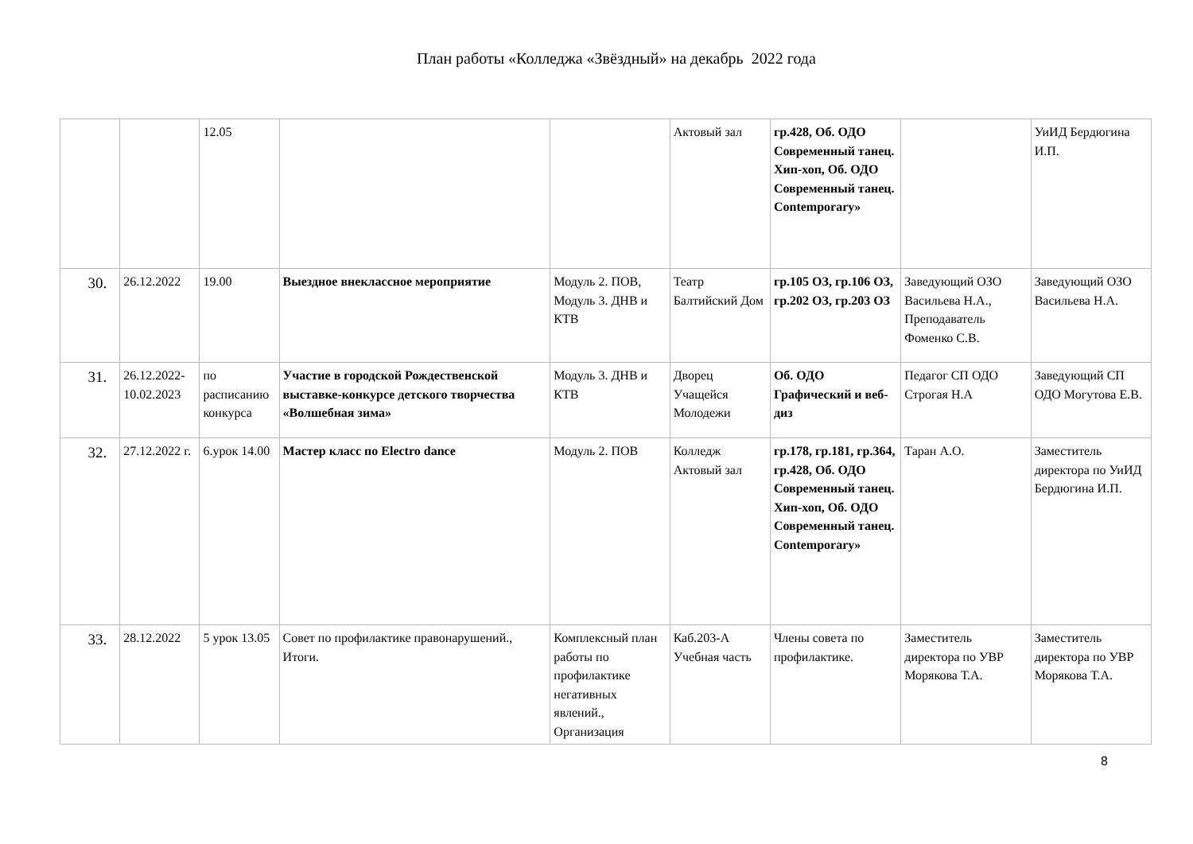План работы «Колледжа «Звёздный» на декабрь 2022 года
| | | 12.05 | | | Актовый зал | гр.428, Об. ОДО Современный танец. Хип-хоп, Об. ОДО Современный танец. Contemporary» | | УиИД Бердюгина И.П. |
| 30. | 26.12.2022 | 19.00 | Выездное внеклассное мероприятие | Модуль 2. ПОВ, Модуль 3. ДНВ и КТВ | Театр Балтийский Дом | гр.105 ОЗ, гр.106 ОЗ, гр.202 ОЗ, гр.203 ОЗ | Заведующий ОЗО Васильева Н.А., Преподаватель Фоменко С.В. | Заведующий ОЗО Васильева Н.А. |
| 31. | 26.12.2022-10.02.2023 | по расписанию конкурса | Участие в городской Рождественской выставке-конкурсе детского творчества «Волшебная зима» | Модуль 3. ДНВ и КТВ | Дворец Учащейся Молодежи | Об. ОДО Графический и веб-диз | Педагог СП ОДО Строгая Н.А | Заведующий СП ОДО Могутова Е.В. |
| 32. | 27.12.2022 г. | 6.урок 14.00 | Мастер класс по Electro dance | Модуль 2. ПОВ | Колледж Актовый зал | гр.178, гр.181, гр.364, гр.428, Об. ОДО Современный танец. Хип-хоп, Об. ОДО Современный танец. Contemporary» | Таран А.О. | Заместитель директора по УиИД Бердюгина И.П. |
| 33. | 28.12.2022 | 5 урок 13.05 | Совет по профилактике правонарушений., Итоги. | Комплексный план работы по профилактике негативных явлений., Организация | Каб.203-А Учебная часть | Члены совета по профилактике. | Заместитель директора по УВР Морякова Т.А. | Заместитель директора по УВР Морякова Т.А. |
8